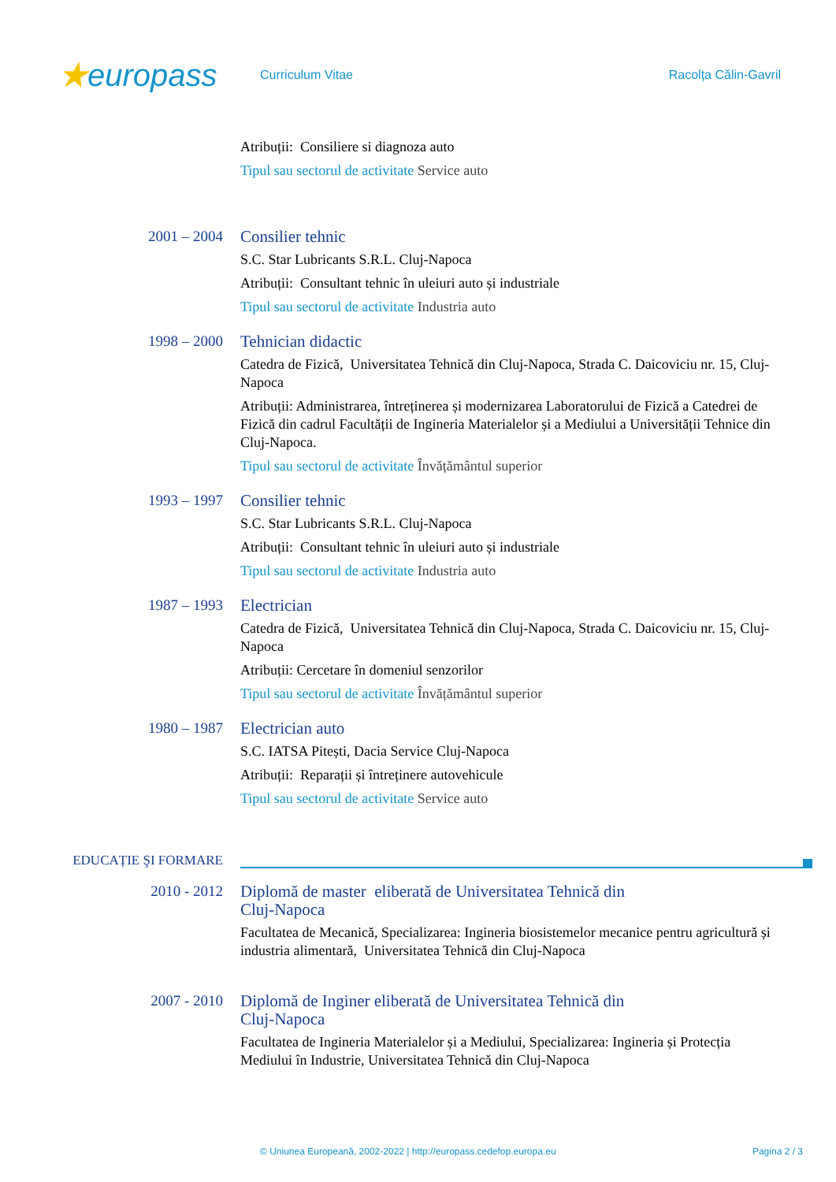★europass
Curriculum Vitae Racolța Călin-Gavril
Atribuții: Consiliere si diagnoza auto
Tipul sau sectorul de activitate Service auto
2001 – 2004
Consilier tehnic
S.C. Star Lubricants S.R.L. Cluj-Napoca
Atribuții: Consultant tehnic în uleiuri auto și industriale
Tipul sau sectorul de activitate Industria auto
1998 – 2000
Tehnician didactic
Catedra de Fizică, Universitatea Tehnică din Cluj-Napoca, Strada C. Daicoviciu nr. 15, Cluj-Napoca
Atribuții: Administrarea, întreținerea și modernizarea Laboratorului de Fizică a Catedrei de Fizică din cadrul Facultății de Ingineria Materialelor și a Mediului a Universității Tehnice din Cluj-Napoca.
Tipul sau sectorul de activitate Învățământul superior
1993 – 1997
Consilier tehnic
S.C. Star Lubricants S.R.L. Cluj-Napoca
Atribuții: Consultant tehnic în uleiuri auto și industriale
Tipul sau sectorul de activitate Industria auto
1987 – 1993
Electrician
Catedra de Fizică, Universitatea Tehnică din Cluj-Napoca, Strada C. Daicoviciu nr. 15, Cluj-Napoca
Atribuții: Cercetare în domeniul senzorilor
Tipul sau sectorul de activitate Învățământul superior
1980 – 1987
Electrician auto
S.C. IATSA Pitești, Dacia Service Cluj-Napoca
Atribuții: Reparații și întreținere autovehicule
Tipul sau sectorul de activitate Service auto
EDUCAȚIE ŞI FORMARE
2010 - 2012
Diplomă de master eliberată de Universitatea Tehnică din Cluj-Napoca
Facultatea de Mecanică, Specializarea: Ingineria biosistemelor mecanice pentru agricultură și industria alimentară, Universitatea Tehnică din Cluj-Napoca
2007 - 2010
Diplomă de Inginer eliberată de Universitatea Tehnică din Cluj-Napoca
Facultatea de Ingineria Materialelor și a Mediului, Specializarea: Ingineria și Protecția Mediului în Industrie, Universitatea Tehnică din Cluj-Napoca
© Uniunea Europeană, 2002-2022 | http://europass.cedefop.europa.eu Pagina 2 / 3